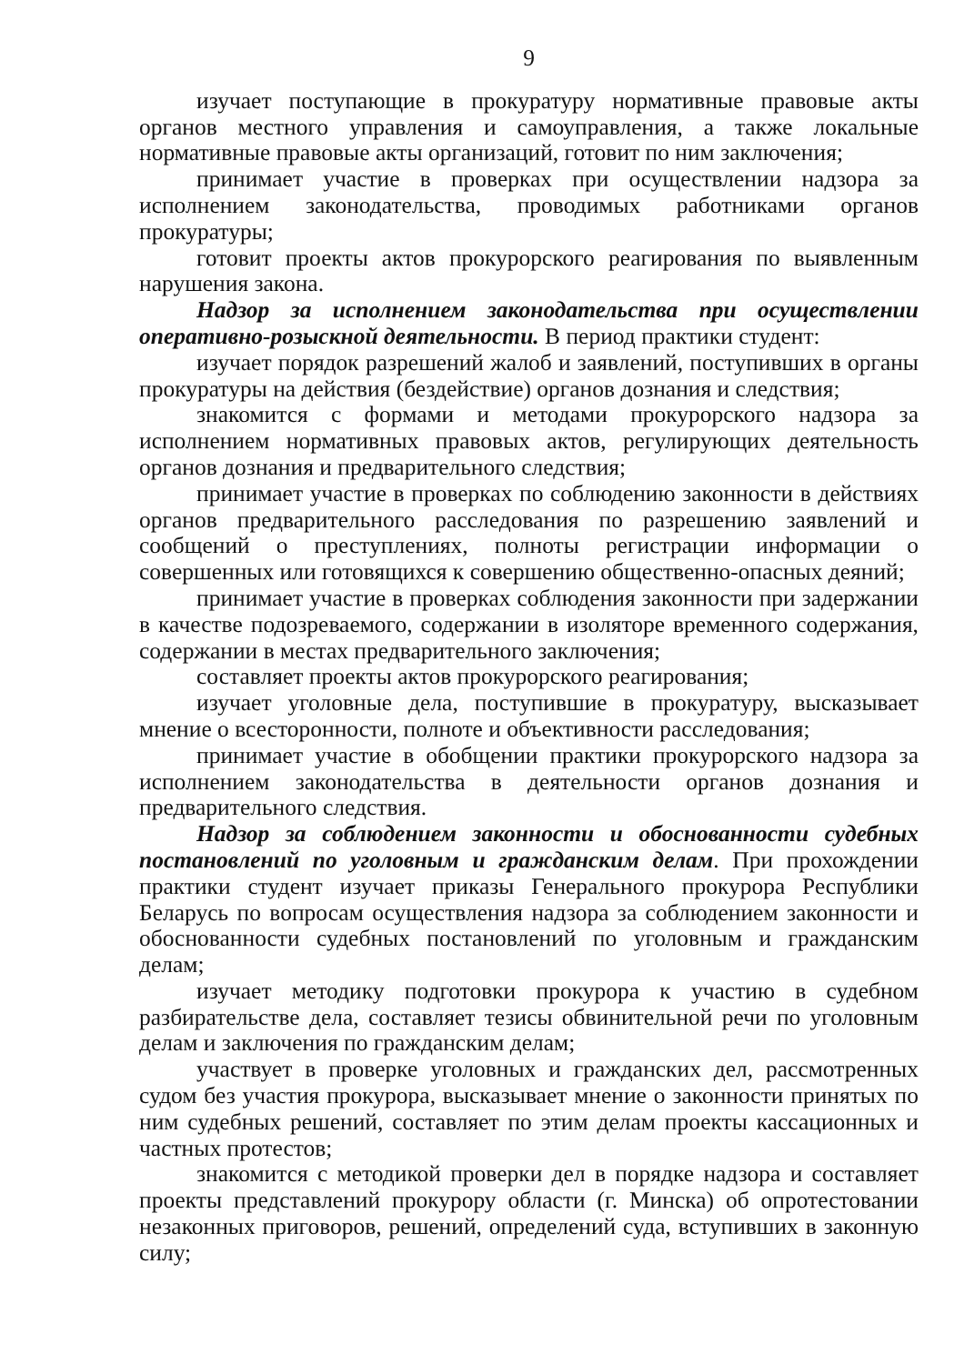9
изучает поступающие в прокуратуру нормативные правовые акты органов местного управления и самоуправления, а также локальные нормативные правовые акты организаций, готовит по ним заключения;
принимает участие в проверках при осуществлении надзора за исполнением законодательства, проводимых работниками органов прокуратуры;
готовит проекты актов прокурорского реагирования по выявленным нарушения закона.
Надзор за исполнением законодательства при осуществлении оперативно-розыскной деятельности. В период практики студент:
изучает порядок разрешений жалоб и заявлений, поступивших в органы прокуратуры на действия (бездействие) органов дознания и следствия;
знакомится с формами и методами прокурорского надзора за исполнением нормативных правовых актов, регулирующих деятельность органов дознания и предварительного следствия;
принимает участие в проверках по соблюдению законности в действиях органов предварительного расследования по разрешению заявлений и сообщений о преступлениях, полноты регистрации информации о совершенных или готовящихся к совершению общественно-опасных деяний;
принимает участие в проверках соблюдения законности при задержании в качестве подозреваемого, содержании в изоляторе временного содержания, содержании в местах предварительного заключения;
составляет проекты актов прокурорского реагирования;
изучает уголовные дела, поступившие в прокуратуру, высказывает мнение о всесторонности, полноте и объективности расследования;
принимает участие в обобщении практики прокурорского надзора за исполнением законодательства в деятельности органов дознания и предварительного следствия.
Надзор за соблюдением законности и обоснованности судебных постановлений по уголовным и гражданским делам. При прохождении практики студент изучает приказы Генерального прокурора Республики Беларусь по вопросам осуществления надзора за соблюдением законности и обоснованности судебных постановлений по уголовным и гражданским делам;
изучает методику подготовки прокурора к участию в судебном разбирательстве дела, составляет тезисы обвинительной речи по уголовным делам и заключения по гражданским делам;
участвует в проверке уголовных и гражданских дел, рассмотренных судом без участия прокурора, высказывает мнение о законности принятых по ним судебных решений, составляет по этим делам проекты кассационных и частных протестов;
знакомится с методикой проверки дел в порядке надзора и составляет проекты представлений прокурору области (г. Минска) об опротестовании незаконных приговоров, решений, определений суда, вступивших в законную силу;